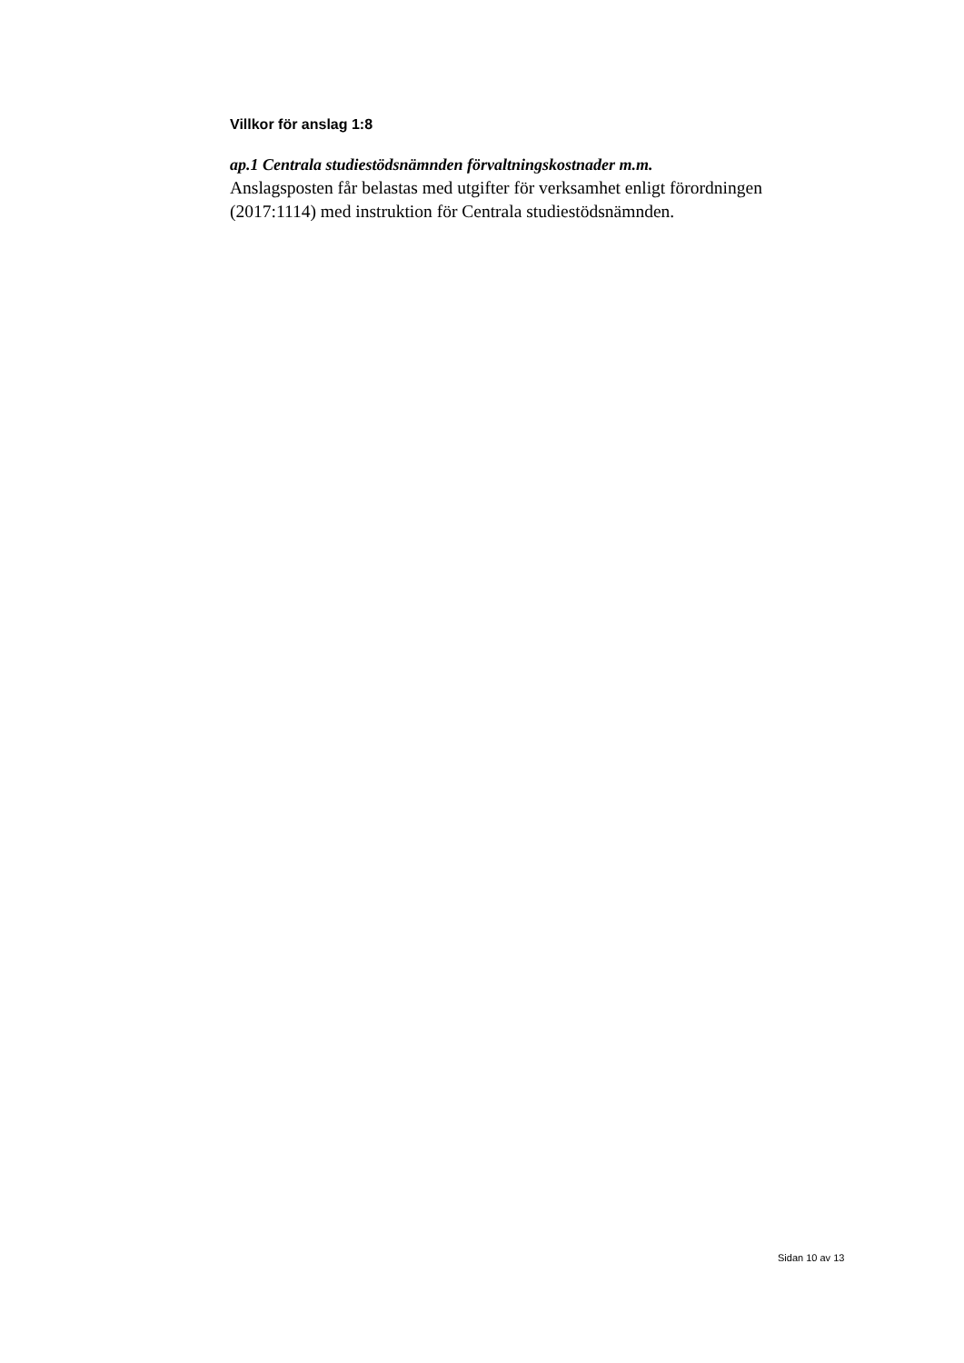Villkor för anslag 1:8
ap.1 Centrala studiestödsnämnden förvaltningskostnader m.m.
Anslagsposten får belastas med utgifter för verksamhet enligt förordningen (2017:1114) med instruktion för Centrala studiestödsnämnden.
Sidan 10 av 13